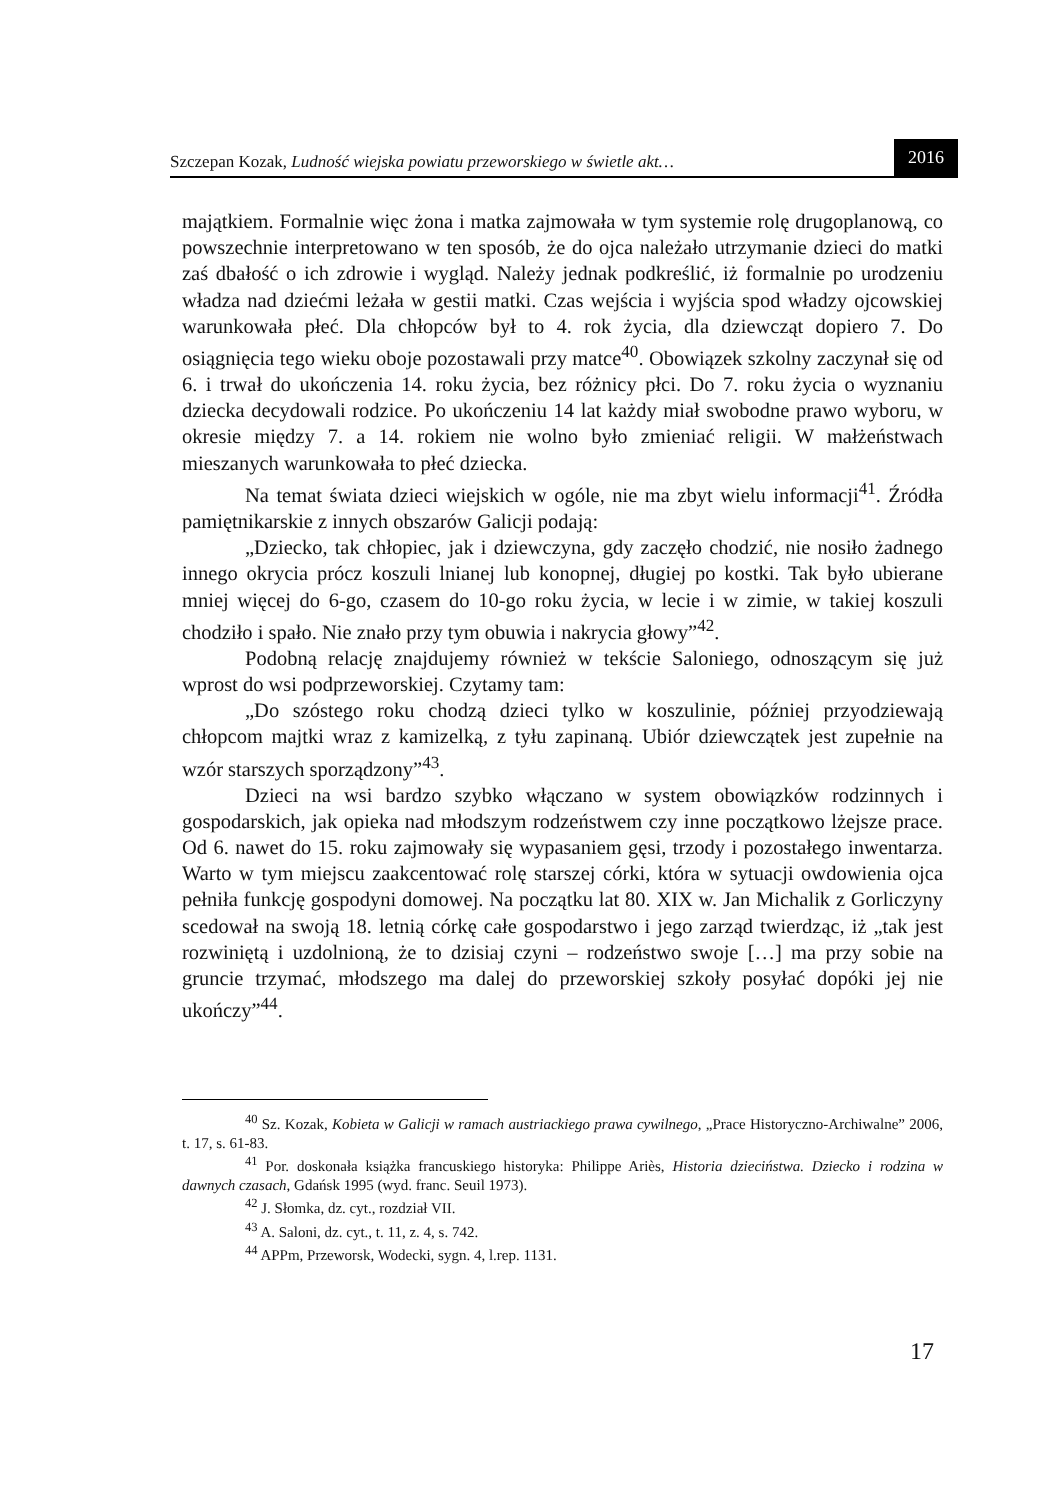Szczepan Kozak, Ludność wiejska powiatu przeworskiego w świetle akt… 2016
majątkiem. Formalnie więc żona i matka zajmowała w tym systemie rolę drugoplanową, co powszechnie interpretowano w ten sposób, że do ojca należało utrzymanie dzieci do matki zaś dbałość o ich zdrowie i wygląd. Należy jednak podkreślić, iż formalnie po urodzeniu władza nad dziećmi leżała w gestii matki. Czas wejścia i wyjścia spod władzy ojcowskiej warunkowała płeć. Dla chłopców był to 4. rok życia, dla dziewcząt dopiero 7. Do osiągnięcia tego wieku oboje pozostawali przy matce<sup>40</sup>. Obowiązek szkolny zaczynał się od 6. i trwał do ukończenia 14. roku życia, bez różnicy płci. Do 7. roku życia o wyznaniu dziecka decydowali rodzice. Po ukończeniu 14 lat każdy miał swobodne prawo wyboru, w okresie między 7. a 14. rokiem nie wolno było zmieniać religii. W małżeństwach mieszanych warunkowała to płeć dziecka.
Na temat świata dzieci wiejskich w ogóle, nie ma zbyt wielu informacji<sup>41</sup>. Źródła pamiętnikarskie z innych obszarów Galicji podają:
„Dziecko, tak chłopiec, jak i dziewczyna, gdy zaczęło chodzić, nie nosiło żadnego innego okrycia prócz koszuli lnianej lub konopnej, długiej po kostki. Tak było ubierane mniej więcej do 6-go, czasem do 10-go roku życia, w lecie i w zimie, w takiej koszuli chodziło i spało. Nie znało przy tym obuwia i nakrycia głowy”<sup>42</sup>.
Podobną relację znajdujemy również w tekście Saloniego, odnoszącym się już wprost do wsi podprzeworskiej. Czytamy tam:
„Do szóstego roku chodzą dzieci tylko w koszulinie, później przyodziewają chłopcom majtki wraz z kamizelką, z tyłu zapinaną. Ubiór dziewczątek jest zupełnie na wzór starszych sporządzony”<sup>43</sup>.
Dzieci na wsi bardzo szybko włączano w system obowiązków rodzinnych i gospodarskich, jak opieka nad młodszym rodzeństwem czy inne początkowo lżejsze prace. Od 6. nawet do 15. roku zajmowały się wypasaniem gęsi, trzody i pozostałego inwentarza. Warto w tym miejscu zaakcentować rolę starszej córki, która w sytuacji owdowienia ojca pełniła funkcję gospodyni domowej. Na początku lat 80. XIX w. Jan Michalik z Gorliczyny scedował na swoją 18. letnią córkę całe gospodarstwo i jego zarząd twierdząc, iż „tak jest rozwiniętą i uzdolnioną, że to dzisiaj czyni – rodzeństwo swoje […] ma przy sobie na gruncie trzymać, młodszego ma dalej do przeworskiej szkoły posyłać dopóki jej nie ukończy”<sup>44</sup>.
<sup>40</sup> Sz. Kozak, Kobieta w Galicji w ramach austriackiego prawa cywilnego, „Prace Historyczno-Archiwalne” 2006, t. 17, s. 61-83.
<sup>41</sup> Por. doskonała książka francuskiego historyka: Philippe Ariès, Historia dzieciństwa. Dziecko i rodzina w dawnych czasach, Gdańsk 1995 (wyd. franc. Seuil 1973).
<sup>42</sup> J. Słomka, dz. cyt., rozdział VII.
<sup>43</sup> A. Saloni, dz. cyt., t. 11, z. 4, s. 742.
<sup>44</sup> APPm, Przeworsk, Wodecki, sygn. 4, l.rep. 1131.
17